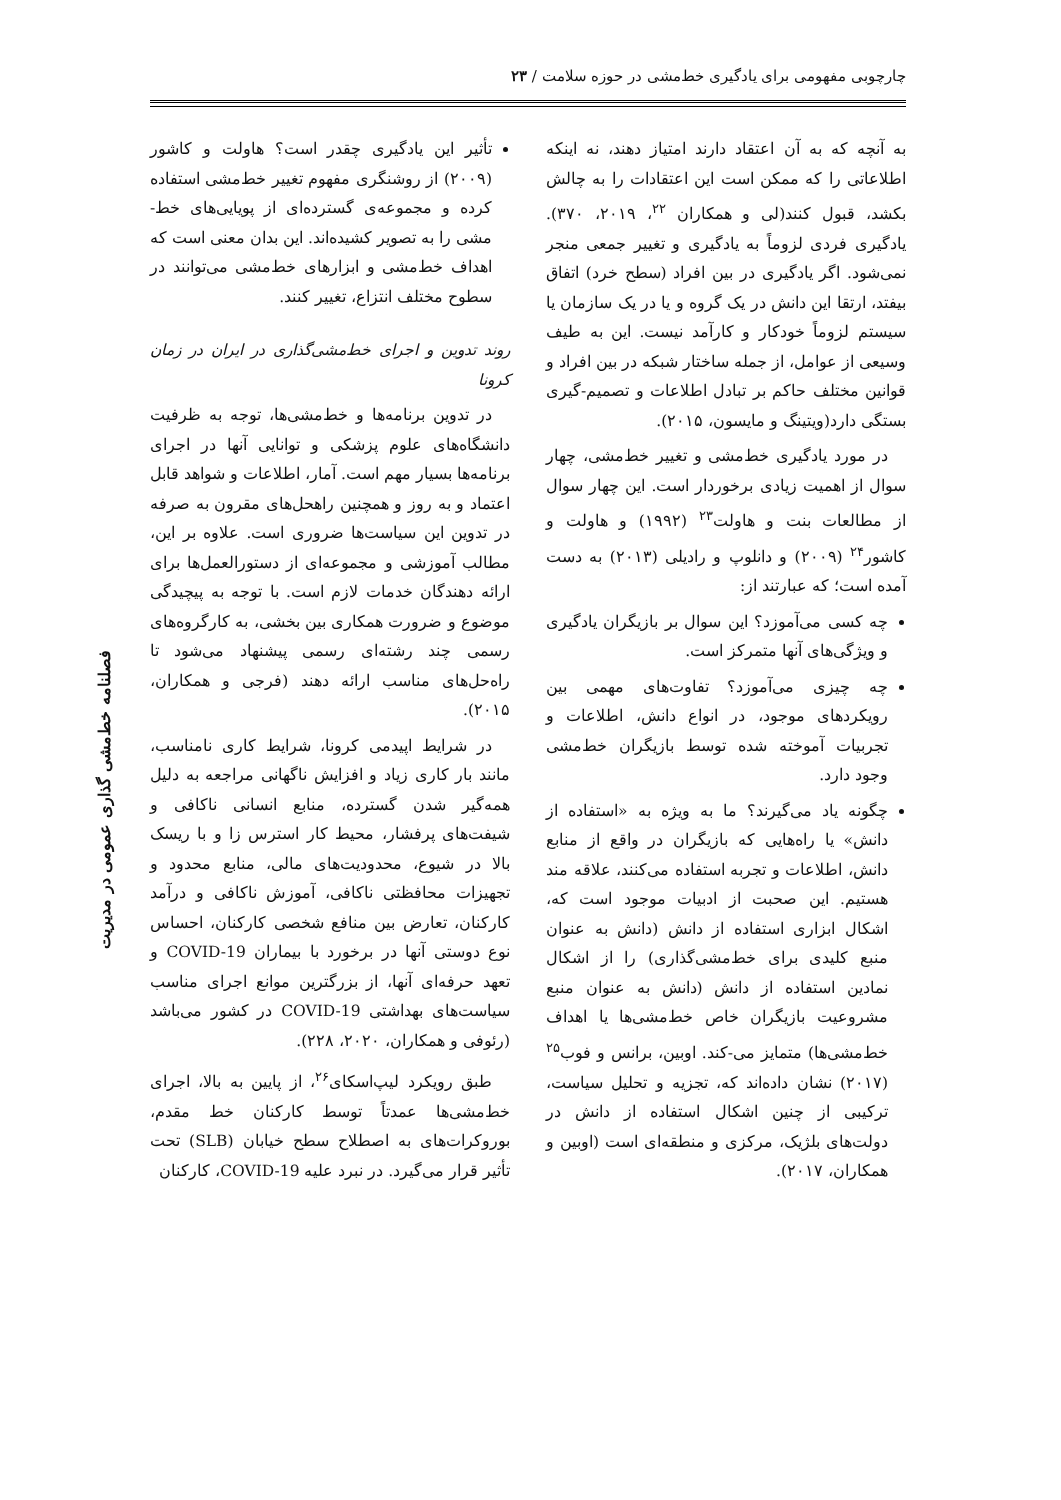چارچوبی مفهومی برای یادگیری خط‌مشی در حوزه سلامت / ۲۳
فصلنامه خط‌مشی گذاری عمومی در مدیریت
به آنچه که به آن اعتقاد دارند امتیاز دهند، نه اینکه اطلاعاتی را که ممکن است این اعتقادات را به چالش بکشد، قبول کنند(لی و همکاران <sup>۲۲</sup>، ۲۰۱۹، ۳۷۰). یادگیری فردی لزوماً به یادگیری و تغییر جمعی منجر نمی‌شود. اگر یادگیری در بین افراد (سطح خرد) اتفاق بیفتد، ارتقا این دانش در یک گروه و یا در یک سازمان یا سیستم لزوماً خودکار و کارآمد نیست. این به طیف وسیعی از عوامل، از جمله ساختار شبکه در بین افراد و قوانین مختلف حاکم بر تبادل اطلاعات و تصمیم-گیری بستگی دارد(ویتینگ و مایسون، ۲۰۱۵).
در مورد یادگیری خط‌مشی و تغییر خط‌مشی، چهار سوال از اهمیت زیادی برخوردار است. این چهار سوال از مطالعات بنت و هاولت<sup>۲۳</sup> (۱۹۹۲) و هاولت و کاشور<sup>۲۴</sup> (۲۰۰۹) و دانلوپ و رادیلی (۲۰۱۳) به دست آمده است؛ که عبارتند از:
چه کسی می‌آموزد؟ این سوال بر بازیگران یادگیری و ویژگی‌های آنها متمرکز است.
چه چیزی می‌آموزد؟ تفاوت‌های مهمی بین رویکردهای موجود، در انواع دانش، اطلاعات و تجربیات آموخته شده توسط بازیگران خط‌مشی وجود دارد.
چگونه یاد می‌گیرند؟ ما به ویژه به «استفاده از دانش» یا راه‌هایی که بازیگران در واقع از منابع دانش، اطلاعات و تجربه استفاده می‌کنند، علاقه مند هستیم. این صحبت از ادبیات موجود است که، اشکال ابزاری استفاده از دانش (دانش به عنوان منبع کلیدی برای خط‌مشی‌گذاری) را از اشکال نمادین استفاده از دانش (دانش به عنوان منبع مشروعیت بازیگران خاص خط‌مشی‌ها یا اهداف خط‌مشی‌ها) متمایز می-کند. اوبین، برانس و فوب<sup>۲۵</sup> (۲۰۱۷) نشان داده‌اند که، تجزیه و تحلیل سیاست، ترکیبی از چنین اشکال استفاده از دانش در دولت‌های بلژیک، مرکزی و منطقه‌ای است (اوبین و همکاران، ۲۰۱۷).
تأثیر این یادگیری چقدر است؟ هاولت و کاشور (۲۰۰۹) از روشنگری مفهوم تغییر خط‌مشی استفاده کرده و مجموعه‌ی گسترده‌ای از پویایی‌های خط-مشی را به تصویر کشیده‌اند. این بدان معنی است که اهداف خط‌مشی و ابزارهای خط‌مشی می‌توانند در سطوح مختلف انتزاع، تغییر کنند.
روند تدوین و اجرای خط‌مشی‌گذاری در ایران در زمان کرونا
در تدوین برنامه‌ها و خط‌مشی‌ها، توجه به ظرفیت دانشگاه‌های علوم پزشکی و توانایی آنها در اجرای برنامه‌ها بسیار مهم است. آمار، اطلاعات و شواهد قابل اعتماد و به روز و همچنین راهحل‌های مقرون به صرفه در تدوین این سیاست‌ها ضروری است. علاوه بر این، مطالب آموزشی و مجموعه‌ای از دستورالعمل‌ها برای ارائه دهندگان خدمات لازم است. با توجه به پیچیدگی موضوع و ضرورت همکاری بین بخشی، به کارگروه‌های رسمی چند رشته‌ای رسمی پیشنهاد می‌شود تا راه‌حل‌های مناسب ارائه دهند (فرجی و همکاران، ۲۰۱۵).
در شرایط اپیدمی کرونا، شرایط کاری نامناسب، مانند بار کاری زیاد و افزایش ناگهانی مراجعه به دلیل همه‌گیر شدن گسترده، منابع انسانی ناکافی و شیفت‌های پرفشار، محیط کار استرس زا و با ریسک بالا در شیوع، محدودیت‌های مالی، منابع محدود و تجهیزات محافظتی ناکافی، آموزش ناکافی و درآمد کارکنان، تعارض بین منافع شخصی کارکنان، احساس نوع دوستی آنها در برخورد با بیماران COVID-19 و تعهد حرفه‌ای آنها، از بزرگترین موانع اجرای مناسب سیاست‌های بهداشتی COVID-19 در کشور می‌باشد (رئوفی و همکاران، ۲۰۲۰، ۲۲۸).
طبق رویکرد لیپ‌اسکای<sup>۲۶</sup>، از پایین به بالا، اجرای خط‌مشی‌ها عمدتاً توسط کارکنان خط مقدم، بوروکرات‌های به اصطلاح سطح خیابان (SLB) تحت تأثیر قرار می‌گیرد. در نبرد علیه COVID-19، کارکنان